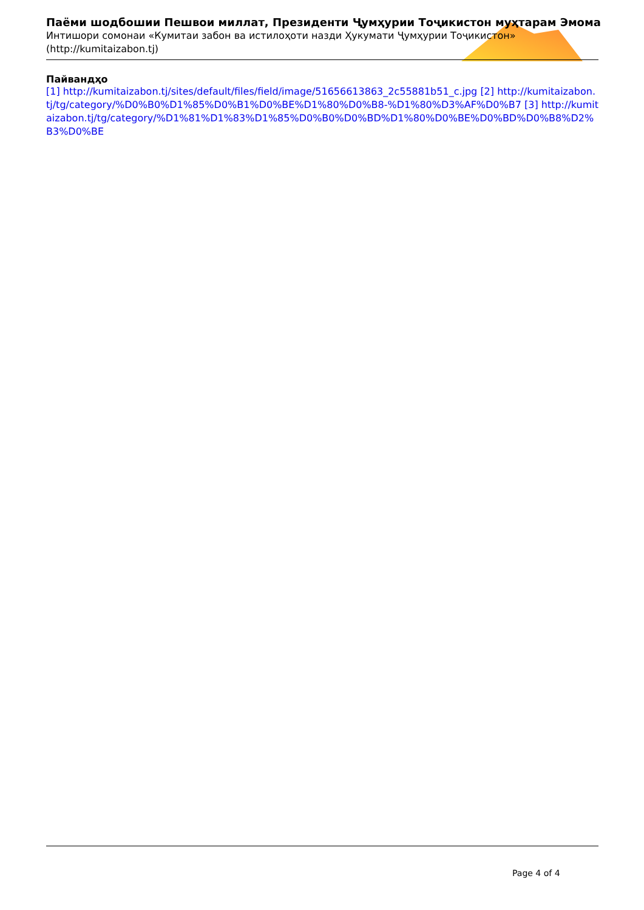Паёми шодбошии Пешвои миллат, Президенти Ҷумҳурии Тоҷикистон муҳтарам Эмома
Интишори сомонаи «Кумитаи забон ва истилоҳоти назди Ҳукумати Ҷумҳурии Тоҷикистон» (http://kumitaizabon.tj)
Пайвандҳо
[1] http://kumitaizabon.tj/sites/default/files/field/image/51656613863_2c55881b51_c.jpg [2] http://kumitaizabon.tj/tg/category/%D0%B0%D1%85%D0%B1%D0%BE%D1%80%D0%B8-%D1%80%D3%AF%D0%B7 [3] http://kumitaizabon.tj/tg/category/%D1%81%D1%83%D1%85%D0%B0%D0%BD%D1%80%D0%BE%D0%BD%D0%B8%D2%B3%D0%BE
Page 4 of 4